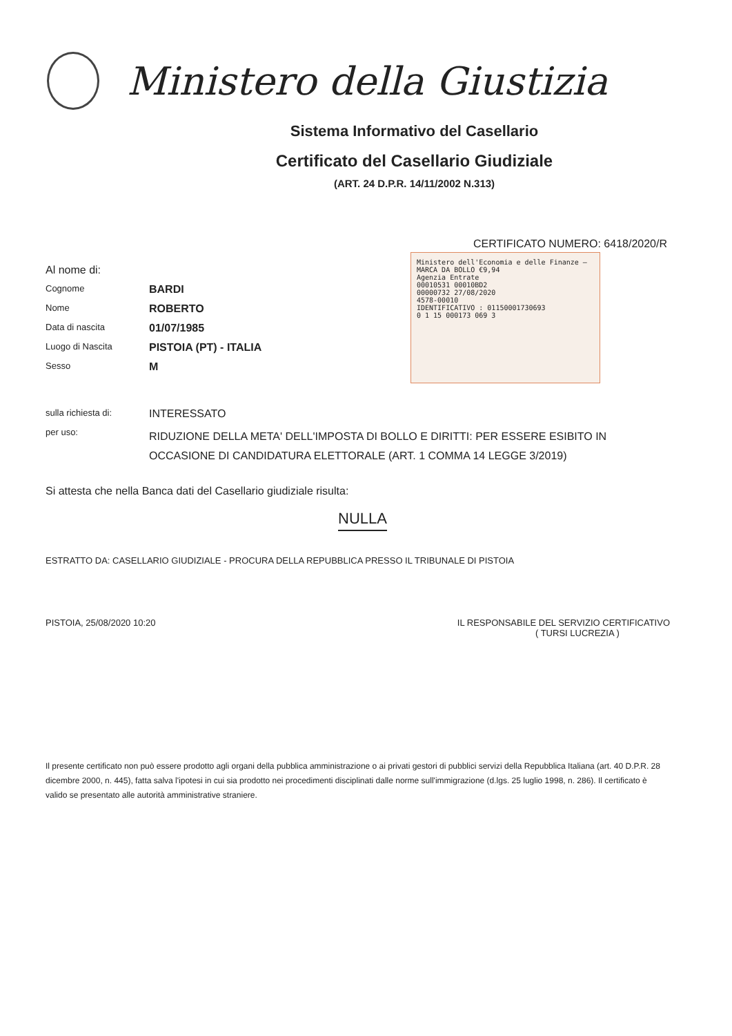Ministero della Giustizia
Sistema Informativo del Casellario
Certificato del Casellario Giudiziale
(ART. 24 D.P.R. 14/11/2002 N.313)
CERTIFICATO NUMERO: 6418/2020/R
Ministero dell'Economia e delle Finanze — MARCA DA BOLLO €9,94
Agenzia Entrate
00010531 00010BD2
00000732 27/08/2020
4578-00010
IDENTIFICATIVO : 01150001730693
0 1 15 000173 069 3
Al nome di:
Cognome BARDI
Nome ROBERTO
Data di nascita 01/07/1985
Luogo di Nascita PISTOIA (PT) - ITALIA
Sesso M
sulla richiesta di: INTERESSATO
per uso: RIDUZIONE DELLA META' DELL'IMPOSTA DI BOLLO E DIRITTI: PER ESSERE ESIBITO IN OCCASIONE DI CANDIDATURA ELETTORALE (ART. 1 COMMA 14 LEGGE 3/2019)
Si attesta che nella Banca dati del Casellario giudiziale risulta:
NULLA
ESTRATTO DA: CASELLARIO GIUDIZIALE - PROCURA DELLA REPUBBLICA PRESSO IL TRIBUNALE DI PISTOIA
PISTOIA, 25/08/2020 10:20 IL RESPONSABILE DEL SERVIZIO CERTIFICATIVO
( TURSI LUCREZIA )
Il presente certificato non può essere prodotto agli organi della pubblica amministrazione o ai privati gestori di pubblici servizi della Repubblica Italiana (art. 40 D.P.R. 28 dicembre 2000, n. 445), fatta salva l'ipotesi in cui sia prodotto nei procedimenti disciplinati dalle norme sull'immigrazione (d.lgs. 25 luglio 1998, n. 286). Il certificato è valido se presentato alle autorità amministrative straniere.